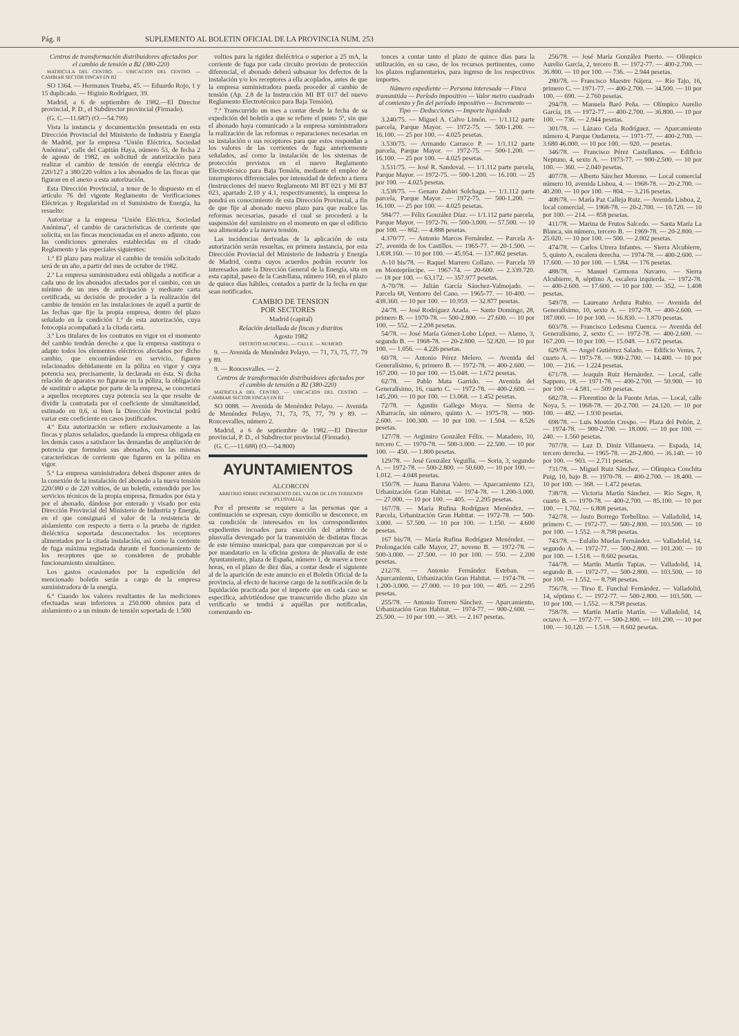Pág. 8 SUPLEMENTO AL BOLETIN OFICIAL DE LA PROVINCIA NUM. 253
Centros de transformación distribuidores afectados por el cambio de tensión a B2 (380-220)
MATRICULA DEL CENTRO. — UBICACION DEL CENTRO. — CAMBIAR SECTOR FINCAS EN B2
SO 1364. — Hermanos Trueba, 45. — Eduardo Rojo, 1 y 15 duplicado. — Higinio Rodríguez, 39.
Madrid, a 6 de septiembre de 1982.—El Director provincial, P. D., el Subdirector provincial (Firmado).
(G. C.—11.687) (O.—54.799)
Vista la instancia y documentación presentada en esta Dirección Provincial del Ministerio de Industria y Energía de Madrid, por la empresa "Unión Eléctrica, Sociedad Anónima", calle del Capitán Haya, número 53, de fecha 2 de agosto de 1982, en solicitud de autorización para realizar el cambio de tensión de energía eléctrica de 220/127 a 380/220 voltios a los abonados de las fincas que figuran en el anexo a esta autorización.
Esta Dirección Provincial, a tenor de lo dispuesto en el artículo 76 del vigente Reglamento de Verificaciones Eléctricas y Regularidad en el Suministro de Energía, ha resuelto:
Autorizar a la empresa "Unión Eléctrica, Sociedad Anónima", el cambio de características de corriente que solicita, en las fincas mencionadas en el anexo adjunto, con las condiciones generales establecidas en el citado Reglamento y las especiales siguientes:
1.ª El plazo para realizar el cambio de tensión solicitado será de un año, a partir del mes de octubre de 1982.
2.ª La empresa suministradora está obligada a notificar a cada uno de los abonados afectados por el cambio, con un mínimo de un mes de anticipación y mediante carta certificada, su decisión de proceder a la realización del cambio de tensión en las instalaciones de aquél a partir de las fechas que fije la propia empresa, dentro del plazo señalado en la condición 1.ª de esta autorización, cuya fotocopia acompañará a la citada carta.
3.ª Los titulares de los contratos en vigor en el momento del cambio tendrán derecho a que la empresa sustituya o adapte todos los elementos eléctricos afectados por dicho cambio, que encontrándose en servicio, figuren relacionados debidamente en la póliza en vigor y cuya potencia sea, precisamente, la declarada en ésta. Si dicha relación de aparatos no figurase en la póliza, la obligación de sustituir o adaptar por parte de la empresa, se concretará a aquellos receptores cuya potencia sea la que resulte de dividir la contratada por el coeficiente de simultaneidad, estimado en 0,6, si bien la Dirección Provincial podrá variar este coeficiente en casos justificados.
4.ª Esta autorización se refiere exclusivamente a las fincas y plazos señalados, quedando la empresa obligada en los demás casos a satisfacer las demandas de ampliación de potencia que formulen sus abonados, con las mismas características de corriente que figuren en la póliza en vigor.
5.ª La empresa suministradora deberá disponer antes de la conexión de la instalación del abonado a la nueva tensión 220/380 o de 220 voltios, de un boletín, extendido por los servicios técnicos de la propia empresa, firmados por ésta y por el abonado, dándose por enterado y visado por esta Dirección Provincial del Ministerio de Industria y Energía, en el que consignará el valor de la resistencia de aislamiento con respecto a tierra o la prueba de rigidez dieléctrica soportada desconectados los receptores alimentados por la citada instalación, así como la corriente de fuga máxima registrada durante el funcionamiento de los receptores que se consideren de probable funcionamiento simultáneo.
Los gastos ocasionados por la expedición del mencionado boletín serán a cargo de la empresa suministradora de la energía.
6.ª Cuando los valores resultantes de las mediciones efectuadas sean inferiores a 250.000 ohmios para el aislamiento o a un minuto de tensión soportada de 1.500
voltios para la rigidez dieléctrica o superior a 25 mA, la corriente de fuga por cada circuito provisto de protección diferencial, el abonado deberá subsanar los defectos de la instalación y/o los receptores a ella acoplados, antes de que la empresa suministradora pueda proceder al cambio de tensión (Ap. 2.8 de la Instrucción MI BT 017 del nuevo Reglamento Electrotécnico para Baja Tensión).
7.ª Transcurrido un mes a contar desde la fecha de su expedición del boletín a que se refiere el punto 5º, sin que el abonado haya comunicado a la empresa suministradora la realización de las reformas o reparaciones necesarias en su instalación o sus receptores para que estos respondan a los valores de las corrientes de fuga anteriormente señalados, así como la instalación de los sistemas de protección previstos en el nuevo Reglamento Electrotécnico para Baja Tensión, mediante el empleo de interruptores diferenciales por intensidad de defecto a tierra (instrucciones del nuevo Reglamento MI BT 021 y MI BT 023, apartado 2.10 y 4.1, respectivamente), la empresa lo pondrá en conocimiento de esta Dirección Provincial, a fin de que fije al abonado nuevo plazo para que realice las reformas necesarias, pasado el cual se procederá a la suspensión del suministro en el momento en que el edificio sea alimentado a la nueva tensión.
Las incidencias derivadas de la aplicación de esta autorización serán resueltas, en primera instancia, por esta Dirección Provincial del Ministerio de Industria y Energía de Madrid, contra cuyos acuerdos podrán recurrir los interesados ante la Dirección General de la Energía, sita en esta capital, paseo de la Castellana, número 160, en el plazo de quince días hábiles, contados a partir de la fecha en que sean notificados.
CAMBIO DE TENSION
POR SECTORES
Madrid (capital)
Relación detallada de fincas y distritos
Agosto 1982
DISTRITO MUNICIPAL. — CALLE. — NUMERO
9. — Avenida de Menéndez Pelayo. — 71, 73, 75, 77, 79 y 89.
9. — Roncesvalles. — 2.
Centros de transformación distribuidores afectados por el cambio de tensión a B2 (380-220)
MATRICULA DEL CENTRO. — UBICACION DEL CENTRO. — CAMBIAR SECTOR FINCAS EN B2
SO 0088. — Avenida de Menéndez Pelayo. — Avenida de Menéndez Pelayo, 71, 73, 75, 77, 79 y 89. — Roncesvalles, número 2.
Madrid, a 6 de septiembre de 1982.—El Director provincial, P. D., el Subdirector provincial (Firmado).
(G. C.—11.688) (O.—54.800)
AYUNTAMIENTOS
ALCORCON
ARBITRIO SOBRE INCREMENTO DEL VALOR DE LOS TERRENOS (PLUSVALIA)
Por el presente se requiere a las personas que a continuación se expresan, cuyo domicilio se desconoce, en su condición de interesados en los correspondientes expedientes incoados para exacción del arbitrio de plusvalía devengado por la transmisión de distintas fincas de este término municipal, para que comparezcan por sí o por mandatario en la oficina gestora de plusvalía de este Ayuntamiento, plaza de España, número 1, de nueve a trece horas, en el plazo de diez días, a contar desde el siguiente al de la aparición de este anuncio en el Boletín Oficial de la provincia, al efecto de hacerse cargo de la notificación de la liquidación practicada por el importe que en cada caso se especifica, advirtiéndose que transcurrido dicho plazo sin verificarlo se tendrá a aquéllas por notificadas, comenzando en-
tonces a contar tanto el plazo de quince días para la utilización, en su caso, de los recursos pertinentes, como los plazos reglamentarios, para ingreso de los respectivos importes.
Número expediente — Persona interesada — Finca transmitida — Período impositivo — Valor metro cuadrado al comienzo y fin del período impositivo — Incremento — Tipo — Deducciones — Importe liquidado
3.240/75. — Miguel A. Calvo Limón. — 1/1.112 parte parcela, Parque Mayor. — 1972-75. — 500-1.200. — 16.100. — 25 por 100. — 4.025 pesetas.
3.530/75. — Armando Carrasco P. — 1/1.112 parte parcela, Parque Mayor. — 1972-75. — 500-1.200. — 16.100. — 25 por 100. — 4.025 pesetas.
3.531/75. — José R. Sandoval. — 1/1.112 parte parcela, Parque Mayor. — 1972-75. — 500-1.200. — 16.100. — 25 por 100. — 4.025 pesetas.
3.538/75. — Genaro Zubiri Solchaga. — 1/1.112 parte parcela, Parque Mayor. — 1972-75. — 500-1.200. — 16.100. — 25 por 100. — 4.025 pesetas.
584/77. — Félix González Díaz. — 1/1.112 parte parcela, Parque Mayor. — 1972-76. — 500-3.000. — 57.500. — 10 por 100. — 862. — 4.888 pesetas.
4.370/77. — Antonio Marcos Fernández. — Parcela A-27, avenida de los Castillos. — 1965-77. — 20-1.500. — 1.838.160. — 10 por 100. — 45.954. — 137.862 pesetas.
A-10 bis/78. — Raquel Marrero Collazo. — Parcela 59 en Montepríncipe. — 1967-74. — 20-600. — 2.339.720. — 18 por 100. — 63.172. — 357.977 pesetas.
A-70/78. — Julián García Sánchez-Valmojado. — Parcela 68, Ventorro del Cano. — 1965-77. — 10-400. — 438.360. — 10 por 100. — 10.959. — 32.877 pesetas.
24/78. — José Rodríguez Azada. — Santo Domingo, 28, primero B. — 1970-78. — 500-2.800. — 27.600. — 10 por 100. — 552. — 2.208 pesetas.
54/78. — José María Gómez-Lobo López. — Alamo, 3, segundo B. — 1968-78. — 20-2.800. — 52.820. — 10 por 100. — 1.056. — 4.226 pesetas.
60/78. — Antonio Pérez Melero. — Avenida del Generalísimo, 6, primero B. — 1972-78. — 400-2.600. — 167.200. — 10 por 100. — 15.048. — 1.672 pesetas.
62/78. — Pablo Mata Garrido. — Avenida del Generalísimo, 16, cuarto C. — 1972-78. — 400-2.600. — 145.200. — 10 por 100. — 13.068. — 1.452 pesetas.
72/78. — Agustín Gallego Moya. — Sierra de Albarracín, sin número, quinto A. — 1975-78. — 900-2.600. — 100.300. — 10 por 100. — 1.504. — 8.526 pesetas.
127/78. — Argimiro González Félix. — Matadero, 10, tercero C. — 1970-78. — 500-3.000. — 22.500. — 10 por 100. — 450. — 1.800 pesetas.
129/78. — José González Veguilla. — Soria, 3, segundo A. — 1972-78. — 500-2.800. — 50.600. — 10 por 100. — 1.012. — 4.048 pesetas.
150/78. — Juana Barona Valero. — Aparcamiento 123, Urbanización Gran Habitat. — 1974-78. — 1.200-3.000. — 27.000. — 10 por 100. — 405. — 2.295 pesetas.
167/78. — María Rufina Rodríguez Menéndez. — Parcela, Urbanización Gran Habitat. — 1972-78. — 500-3.000. — 57.500. — 10 por 100. — 1.150. — 4.600 pesetas.
167 bis/78. — María Rufina Rodríguez Menéndez. — Prolongación calle Mayor, 27, noveno B. — 1972-78. — 500-3.000. — 27.500. — 10 por 100. — 550. — 2.200 pesetas.
212/78. — Antonio Fernández Esteban. — Aparcamiento, Urbanización Gran Habitat. — 1974-78. — 1.200-3.000. — 27.000. — 10 por 100. — 405. — 2.295 pesetas.
255/78. — Antonio Torrero Sánchez. — Aparcamiento, Urbanización Gran Habitat. — 1974-77. — 900-2.600. — 25.500. — 10 por 100. — 383. — 2.167 pesetas.
256/78. — José María González Puerto. — Olímpico Aurelio García, 2, tercero B. — 1972-77. — 400-2.700. — 36.800. — 10 por 100. — 736. — 2.944 pesetas.
280/78. — Francisco Maestre Nájera. — Río Tajo, 16, primero C. — 1971-77. — 400-2.700. — 34.500. — 10 por 100. — 690. — 2.760 pesetas.
294/78. — Manuela Baró Peña. — Olímpico Aurelio García, 18. — 1972-77. — 400-2.700. — 36.800. — 10 por 100. — 736. — 2.944 pesetas.
301/78. — Lázaro Cela Rodríguez. — Aparcamiento número 4, Parque Ondarreta. — 1971-77. — 400-2.700. — 3.680 46.000. — 10 por 100. — 920. — pesetas.
346/78. — Francisco Pérez Castellanos. — Edificio Neptuno, 4, sexto A. — 1973-77. — 900-2.500. — 10 por 100. — 360. — 2.040 pesetas.
407/78. — Alberto Sánchez Moreno. — Local comercial número 10, avenida Lisboa, 4. — 1968-78. — 20-2.700. — 40.200. — 10 por 100. — 804. — 3.216 pesetas.
408/78. — María Paz Calleja Ruiz. — Avenida Lisboa, 2, local comercial. — 1968-78. — 20-2.700. — 10.720. — 10 por 100. — 214. — 858 pesetas.
411/78. — Marina de Frutos Salcedo. — Santa María La Blanca, sin número, tercero B. — 1969-78. — 20-2.800. — 25.020. — 10 por 100. — 500. — 2.002 pesetas.
474/78. — Carlos Utrera Infantes. — Sierra Alcubierre, 5, quinto A, escalera derecha. — 1974-78. — 400-2.600. — 17.600. — 10 por 100. — 1.584. — 176 pesetas.
488/78. — Manuel Carmona Navarro. — Sierra Alcubierre, 8, séptimo A, escalera izquierda. — 1972-78. — 400-2.600. — 17.600. — 10 por 100. — 352. — 1.408 pesetas.
549/78. — Laureano Ardura Rubio. — Avenida del Generalísimo, 10, sexto A. — 1972-78. — 400-2.600. — 187.000. — 10 por 100. — 16.830. — 1.870 pesetas.
603/78. — Francisco Ledesma Cuenca. — Avenida del Generalísimo, 2, sexto C. — 1972-78. — 400-2.600. — 167.200. — 10 por 100. — 15.048. — 1.672 pesetas.
629/78. — Angel Gutiérrez Salado. — Edificio Venus, 7, cuarto A. — 1973-78. — 900-2.700. — 14.400. — 10 por 100. — 216. — 1.224 pesetas.
671/78. — Joaquín Ruiz Hernández. — Local, calle Sapporo, 18. — 1971-78. — 400-2.700. — 50.900. — 10 por 100. — 4.581. — 509 pesetas.
682/78. — Florentino de la Fuente Arias. — Local, calle Noya, 5. — 1968-78. — 20-2.700. — 24.120. — 10 por 100. — 482. — 1.930 pesetas.
698/78. — Luis Moutón Crespo. — Plaza del Peñón, 2. — 1974-78. — 900-2.700. — 18.000. — 10 por 100. — 240. — 1.560 pesetas.
707/78. — Luz D. Diniz Villanueva. — Espada, 14, tercero derecha. — 1965-78. — 20-2.800. — 36.140. — 10 por 100. — 903. — 2.711 pesetas.
731/78. — Miguel Ruiz Sánchez. — Olímpica Conchita Puig, 10, bajo B. — 1970-78. — 400-2.700. — 18.400. — 10 por 100. — 368. — 1.472 pesetas.
738/78. — Victoria Martín Sánchez. — Río Segre, 8, cuarto B. — 1970-78. — 400-2.700. — 85.100. — 10 por 100. — 1.702. — 6.808 pesetas.
742/78. — Justo Borrego Torbellino. — Valladolid, 14, primero C. — 1972-77. — 500-2.800. — 103.500. — 10 por 100. — 1.552. — 8.798 pesetas.
743/78. — Eulalio Muelas Fernández. — Valladolid, 14, segundo A. — 1972-77. — 500-2.800. — 101.200. — 10 por 100. — 1.518. — 8.602 pesetas.
744/78. — Martín Martín Tapias. — Valladolid, 14, segundo B. — 1972-77. — 500-2.800. — 103.500. — 10 por 100. — 1.552. — 8.798 pesetas.
756/78. — Tirso E. Funchal Fernández. — Valladolid, 14, séptimo C. — 1972-77. — 500-2.800. — 103.500. — 10 por 100. — 1.552. — 8.798 pesetas.
758/78. — Martín Martín Martín. — Valladolid, 14, octavo A. — 1972-77. — 500-2.800. — 101.200. — 10 por 100. — 10.120. — 1.518. — 8.602 pesetas.